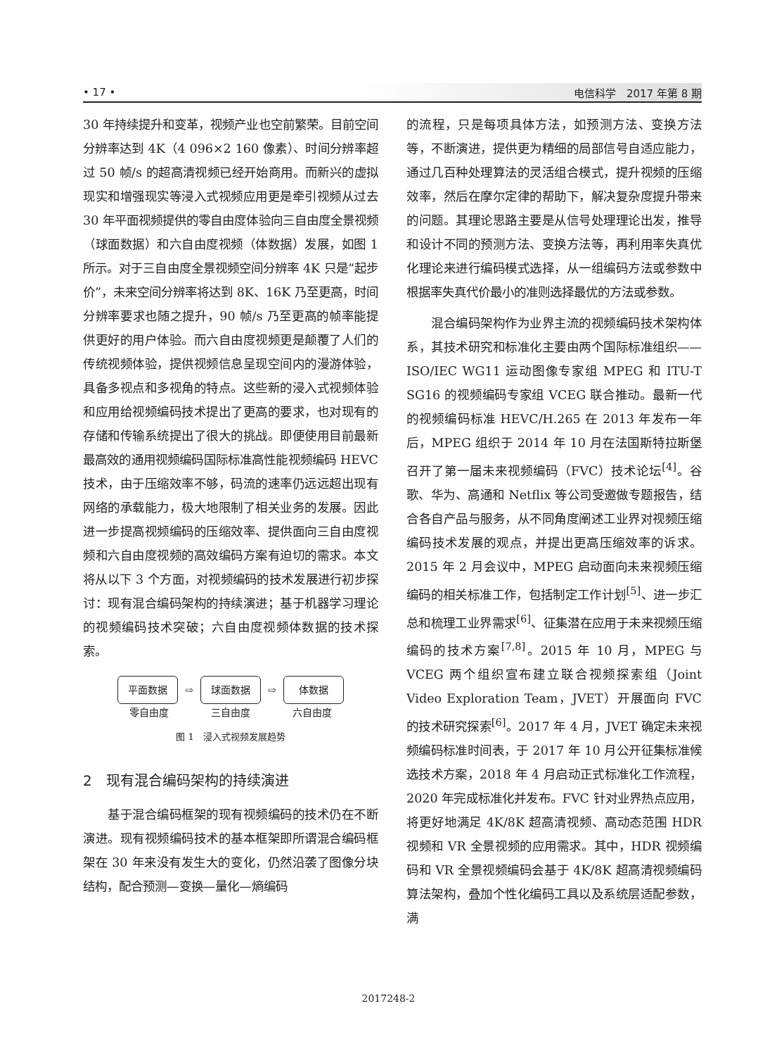• 17 • 电信科学　2017 年第 8 期
30 年持续提升和变革，视频产业也空前繁荣。目前空间分辨率达到 4K（4 096×2 160 像素）、时间分辨率超过 50 帧/s 的超高清视频已经开始商用。而新兴的虚拟现实和增强现实等浸入式视频应用更是牵引视频从过去 30 年平面视频提供的零自由度体验向三自由度全景视频（球面数据）和六自由度视频（体数据）发展，如图 1 所示。对于三自由度全景视频空间分辨率 4K 只是“起步价”，未来空间分辨率将达到 8K、16K 乃至更高，时间分辨率要求也随之提升，90 帧/s 乃至更高的帧率能提供更好的用户体验。而六自由度视频更是颠覆了人们的传统视频体验，提供视频信息呈现空间内的漫游体验，具备多视点和多视角的特点。这些新的浸入式视频体验和应用给视频编码技术提出了更高的要求，也对现有的存储和传输系统提出了很大的挑战。即便使用目前最新最高效的通用视频编码国际标准高性能视频编码 HEVC 技术，由于压缩效率不够，码流的速率仍远远超出现有网络的承载能力，极大地限制了相关业务的发展。因此进一步提高视频编码的压缩效率、提供面向三自由度视频和六自由度视频的高效编码方案有迫切的需求。本文将从以下 3 个方面，对视频编码的技术发展进行初步探讨：现有混合编码架构的持续演进；基于机器学习理论的视频编码技术突破；六自由度视频体数据的技术探索。
平面数据
⇨
球面数据
⇨
体数据
零自由度 三自由度 六自由度
图 1　浸入式视频发展趋势
2　现有混合编码架构的持续演进
基于混合编码框架的现有视频编码的技术仍在不断演进。现有视频编码技术的基本框架即所谓混合编码框架在 30 年来没有发生大的变化，仍然沿袭了图像分块结构，配合预测—变换—量化—熵编码
的流程，只是每项具体方法，如预测方法、变换方法等，不断演进，提供更为精细的局部信号自适应能力，通过几百种处理算法的灵活组合模式，提升视频的压缩效率，然后在摩尔定律的帮助下，解决复杂度提升带来的问题。其理论思路主要是从信号处理理论出发，推导和设计不同的预测方法、变换方法等，再利用率失真优化理论来进行编码模式选择，从一组编码方法或参数中根据率失真代价最小的准则选择最优的方法或参数。
混合编码架构作为业界主流的视频编码技术架构体系，其技术研究和标准化主要由两个国际标准组织——ISO/IEC WG11 运动图像专家组 MPEG 和 ITU-T SG16 的视频编码专家组 VCEG 联合推动。最新一代的视频编码标准 HEVC/H.265 在 2013 年发布一年后，MPEG 组织于 2014 年 10 月在法国斯特拉斯堡召开了第一届未来视频编码（FVC）技术论坛<sup>[4]</sup>。谷歌、华为、高通和 Netflix 等公司受邀做专题报告，结合各自产品与服务，从不同角度阐述工业界对视频压缩编码技术发展的观点，并提出更高压缩效率的诉求。2015 年 2 月会议中，MPEG 启动面向未来视频压缩编码的相关标准工作，包括制定工作计划<sup>[5]</sup>、进一步汇总和梳理工业界需求<sup>[6]</sup>、征集潜在应用于未来视频压缩编码的技术方案<sup>[7,8]</sup>。2015 年 10 月，MPEG 与 VCEG 两个组织宣布建立联合视频探索组（Joint Video Exploration Team，JVET）开展面向 FVC 的技术研究探索<sup>[6]</sup>。2017 年 4 月，JVET 确定未来视频编码标准时间表，于 2017 年 10 月公开征集标准候选技术方案，2018 年 4 月启动正式标准化工作流程，2020 年完成标准化并发布。FVC 针对业界热点应用，将更好地满足 4K/8K 超高清视频、高动态范围 HDR 视频和 VR 全景视频的应用需求。其中，HDR 视频编码和 VR 全景视频编码会基于 4K/8K 超高清视频编码算法架构，叠加个性化编码工具以及系统层适配参数，满
2017248-2